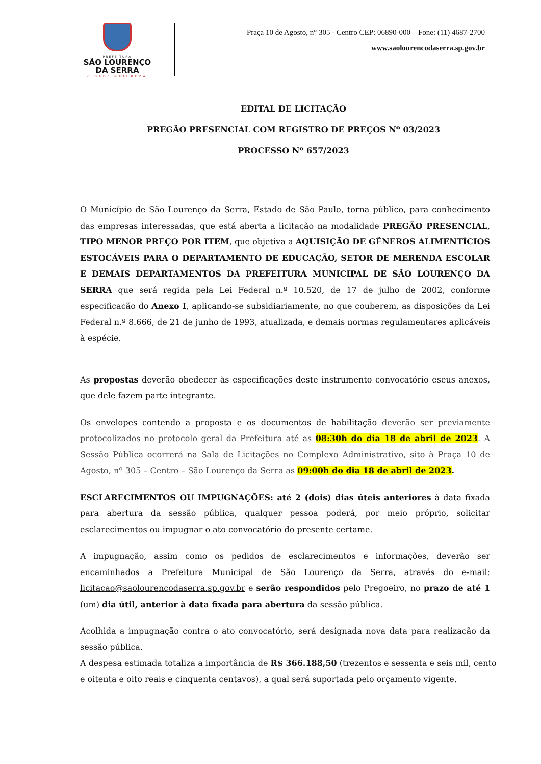PREFEITURA
SÃO LOURENÇO
DA SERRA
CIDADE NATUREZA
Praça 10 de Agosto, n° 305 - Centro CEP: 06890-000 – Fone: (11) 4687-2700
www.saolourencodaserra.sp.gov.br
EDITAL DE LICITAÇÃO
PREGÃO PRESENCIAL COM REGISTRO DE PREÇOS Nº 03/2023
PROCESSO Nº 657/2023
O Município de São Lourenço da Serra, Estado de São Paulo, torna público, para conhecimento das empresas interessadas, que está aberta a licitação na modalidade PREGÃO PRESENCIAL, TIPO MENOR PREÇO POR ITEM, que objetiva a AQUISIÇÃO DE GÊNEROS ALIMENTÍCIOS ESTOCÁVEIS PARA O DEPARTAMENTO DE EDUCAÇÃO, SETOR DE MERENDA ESCOLAR E DEMAIS DEPARTAMENTOS DA PREFEITURA MUNICIPAL DE SÃO LOURENÇO DA SERRA que será regida pela Lei Federal n.º 10.520, de 17 de julho de 2002, conforme especificação do Anexo I, aplicando-se subsidiariamente, no que couberem, as disposições da Lei Federal n.º 8.666, de 21 de junho de 1993, atualizada, e demais normas regulamentares aplicáveis à espécie.
As propostas deverão obedecer às especificações deste instrumento convocatório eseus anexos, que dele fazem parte integrante.
Os envelopes contendo a proposta e os documentos de habilitação deverão ser previamente protocolizados no protocolo geral da Prefeitura até as 08:30h do dia 18 de abril de 2023. A Sessão Pública ocorrerá na Sala de Licitações no Complexo Administrativo, sito à Praça 10 de Agosto, nº 305 – Centro – São Lourenço da Serra as 09:00h do dia 18 de abril de 2023.
ESCLARECIMENTOS OU IMPUGNAÇÕES: até 2 (dois) dias úteis anteriores à data fixada para abertura da sessão pública, qualquer pessoa poderá, por meio próprio, solicitar esclarecimentos ou impugnar o ato convocatório do presente certame.
A impugnação, assim como os pedidos de esclarecimentos e informações, deverão ser encaminhados a Prefeitura Municipal de São Lourenço da Serra, através do e-mail: licitacao@saolourencodaserra.sp.gov.br e serão respondidos pelo Pregoeiro, no prazo de até 1 (um) dia útil, anterior à data fixada para abertura da sessão pública.
Acolhida a impugnação contra o ato convocatório, será designada nova data para realização da sessão pública.
A despesa estimada totaliza a importância de R$ 366.188,50 (trezentos e sessenta e seis mil, cento e oitenta e oito reais e cinquenta centavos), a qual será suportada pelo orçamento vigente.